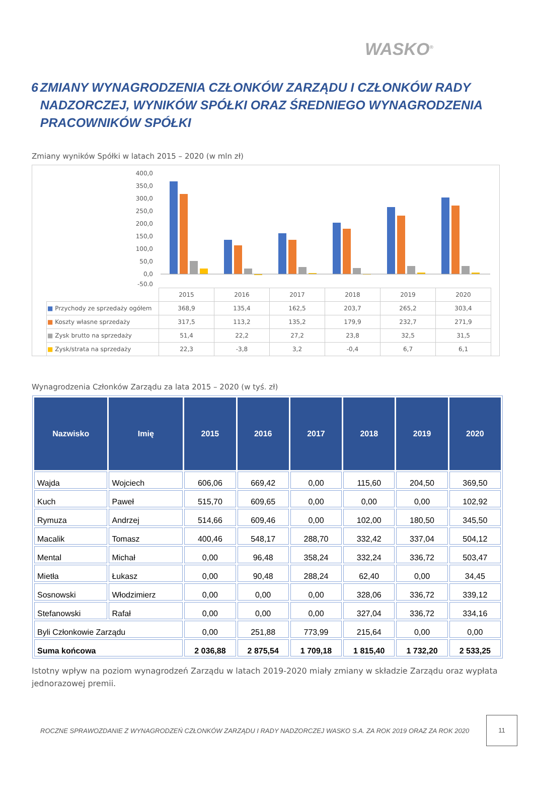WASKO<sup>®</sup>
6 ZMIANY WYNAGRODZENIA CZŁONKÓW ZARZĄDU I CZŁONKÓW RADY NADZORCZEJ, WYNIKÓW SPÓŁKI ORAZ ŚREDNIEGO WYNAGRODZENIA PRACOWNIKÓW SPÓŁKI
Zmiany wyników Spółki w latach 2015 – 2020 (w mln zł)
400,0
350,0
300,0
250,0
200,0
150,0
100,0
50,0
0,0
-50,0
| | 2015 | 2016 | 2017 | 2018 | 2019 | 2020 |
| ■ Przychody ze sprzedaży ogółem | 368,9 | 135,4 | 162,5 | 203,7 | 265,2 | 303,4 |
| ■ Koszty własne sprzedaży | 317,5 | 113,2 | 135,2 | 179,9 | 232,7 | 271,9 |
| ■ Zysk brutto na sprzedaży | 51,4 | 22,2 | 27,2 | 23,8 | 32,5 | 31,5 |
| ■ Zysk/strata na sprzedaży | 22,3 | -3,8 | 3,2 | -0,4 | 6,7 | 6,1 |
Wynagrodzenia Członków Zarządu za lata 2015 – 2020 (w tyś. zł)
| Nazwisko | Imię | 2015 | 2016 | 2017 | 2018 | 2019 | 2020 |
| --- | --- | --- | --- | --- | --- | --- | --- |
| Wajda | Wojciech | 606,06 | 669,42 | 0,00 | 115,60 | 204,50 | 369,50 |
| Kuch | Paweł | 515,70 | 609,65 | 0,00 | 0,00 | 0,00 | 102,92 |
| Rymuza | Andrzej | 514,66 | 609,46 | 0,00 | 102,00 | 180,50 | 345,50 |
| Macalik | Tomasz | 400,46 | 548,17 | 288,70 | 332,42 | 337,04 | 504,12 |
| Mental | Michał | 0,00 | 96,48 | 358,24 | 332,24 | 336,72 | 503,47 |
| Mietła | Łukasz | 0,00 | 90,48 | 288,24 | 62,40 | 0,00 | 34,45 |
| Sosnowski | Włodzimierz | 0,00 | 0,00 | 0,00 | 328,06 | 336,72 | 339,12 |
| Stefanowski | Rafał | 0,00 | 0,00 | 0,00 | 327,04 | 336,72 | 334,16 |
| Byli Członkowie Zarządu | | 0,00 | 251,88 | 773,99 | 215,64 | 0,00 | 0,00 |
| Suma końcowa | | 2 036,88 | 2 875,54 | 1 709,18 | 1 815,40 | 1 732,20 | 2 533,25 |
Istotny wpływ na poziom wynagrodzeń Zarządu w latach 2019-2020 miały zmiany w składzie Zarządu oraz wypłata jednorazowej premii.
ROCZNE SPRAWOZDANIE Z WYNAGRODZEŃ CZŁONKÓW ZARZĄDU I RADY NADZORCZEJ WASKO S.A. ZA ROK 2019 ORAZ ZA ROK 2020 11